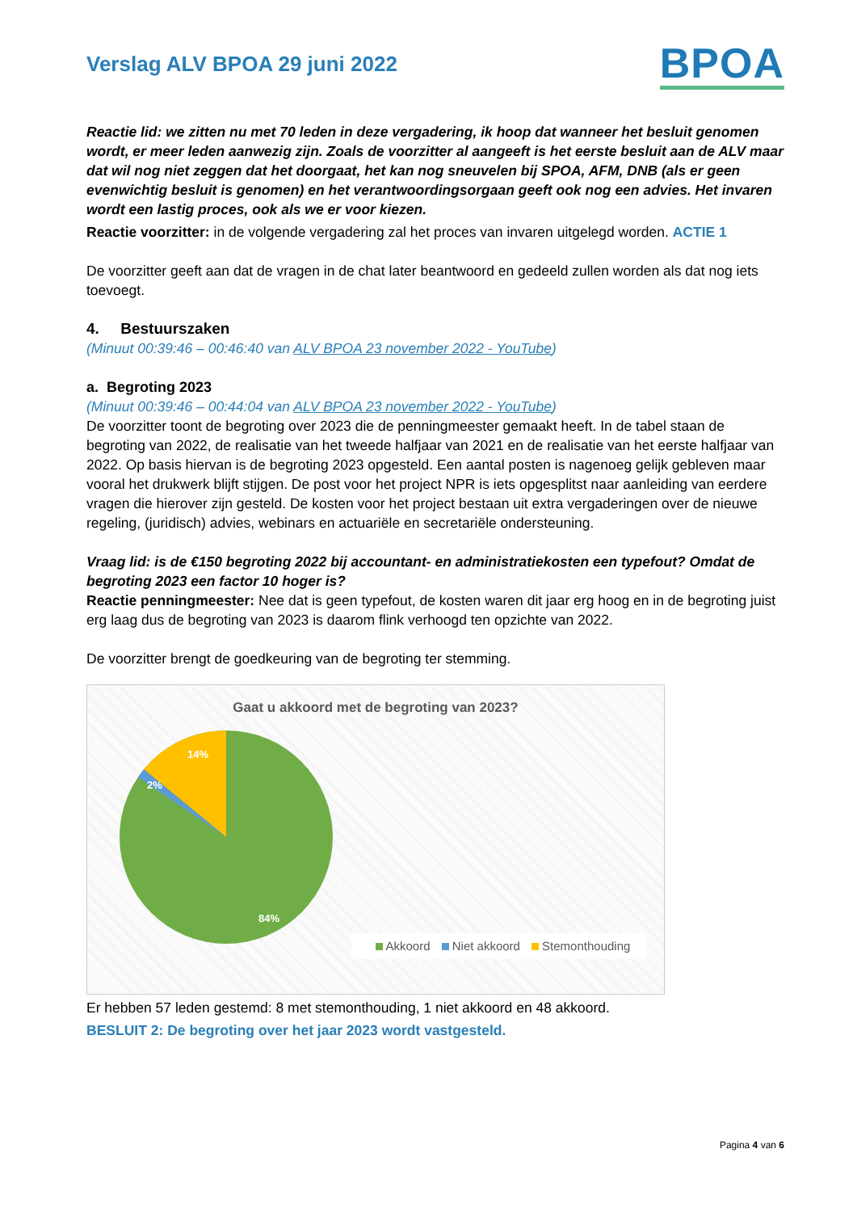Verslag ALV BPOA 29 juni 2022
BPOA
Reactie lid: we zitten nu met 70 leden in deze vergadering, ik hoop dat wanneer het besluit genomen wordt, er meer leden aanwezig zijn. Zoals de voorzitter al aangeeft is het eerste besluit aan de ALV maar dat wil nog niet zeggen dat het doorgaat, het kan nog sneuvelen bij SPOA, AFM, DNB (als er geen evenwichtig besluit is genomen) en het verantwoordingsorgaan geeft ook nog een advies. Het invaren wordt een lastig proces, ook als we er voor kiezen.
Reactie voorzitter: in de volgende vergadering zal het proces van invaren uitgelegd worden. ACTIE 1
De voorzitter geeft aan dat de vragen in de chat later beantwoord en gedeeld zullen worden als dat nog iets toevoegt.
4. Bestuurszaken
(Minuut 00:39:46 – 00:46:40 van ALV BPOA 23 november 2022 - YouTube)
a. Begroting 2023
(Minuut 00:39:46 – 00:44:04 van ALV BPOA 23 november 2022 - YouTube)
De voorzitter toont de begroting over 2023 die de penningmeester gemaakt heeft. In de tabel staan de begroting van 2022, de realisatie van het tweede halfjaar van 2021 en de realisatie van het eerste halfjaar van 2022. Op basis hiervan is de begroting 2023 opgesteld. Een aantal posten is nagenoeg gelijk gebleven maar vooral het drukwerk blijft stijgen. De post voor het project NPR is iets opgesplitst naar aanleiding van eerdere vragen die hierover zijn gesteld. De kosten voor het project bestaan uit extra vergaderingen over de nieuwe regeling, (juridisch) advies, webinars en actuariële en secretariële ondersteuning.
Vraag lid: is de €150 begroting 2022 bij accountant- en administratiekosten een typefout? Omdat de begroting 2023 een factor 10 hoger is?
Reactie penningmeester: Nee dat is geen typefout, de kosten waren dit jaar erg hoog en in de begroting juist erg laag dus de begroting van 2023 is daarom flink verhoogd ten opzichte van 2022.
De voorzitter brengt de goedkeuring van de begroting ter stemming.
Gaat u akkoord met de begroting van 2023?
14%
2%
84%
Akkoord Niet akkoord Stemonthouding
Er hebben 57 leden gestemd: 8 met stemonthouding, 1 niet akkoord en 48 akkoord.
BESLUIT 2: De begroting over het jaar 2023 wordt vastgesteld.
Pagina 4 van 6